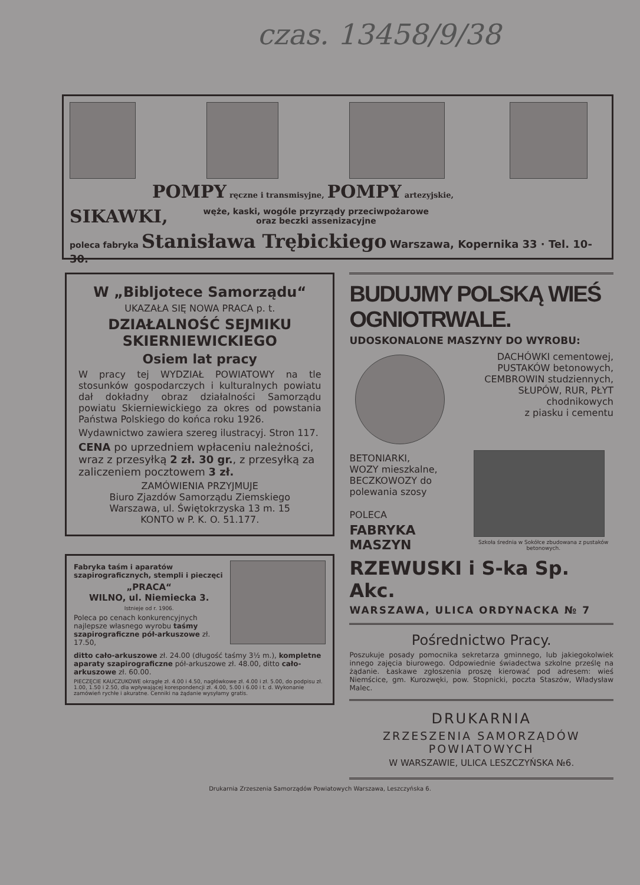czas. 13458/9/38
POMPY ręczne i transmisyjne, POMPY artezyjskie,
SIKAWKI,
węże, kaski, wogóle przyrządy przeciwpożarowe
oraz beczki assenizacyjne
poleca fabryka Stanisława Trębickiego Warszawa, Kopernika 33 · Tel. 10-30.
W „Bibljotece Samorządu“
UKAZAŁA SIĘ NOWA PRACA p. t.
DZIAŁALNOŚĆ SEJMIKU SKIERNIEWICKIEGO
Osiem lat pracy
W pracy tej WYDZIAŁ POWIATOWY na tle stosunków gospodarczych i kulturalnych powiatu dał dokładny obraz działalności Samorządu powiatu Skierniewickiego za okres od powstania Państwa Polskiego do końca roku 1926.
Wydawnictwo zawiera szereg ilustracyj. Stron 117.
CENA po uprzedniem wpłaceniu należności, wraz z przesyłką 2 zł. 30 gr., z przesyłką za zaliczeniem pocztowem 3 zł.
ZAMÓWIENIA PRZYJMUJE
Biuro Zjazdów Samorządu Ziemskiego
Warszawa, ul. Świętokrzyska 13 m. 15
KONTO w P. K. O. 51.177.
Fabryka taśm i aparatów szapirograficznych, stempli i pieczęci
„PRACA“
WILNO, ul. Niemiecka 3.
Istnieje od r. 1906.
Poleca po cenach konkurencyjnych najlepsze własnego wyrobu taśmy szapirograficzne pół-arkuszowe zł. 17.50,
ditto cało-arkuszowe zł. 24.00 (długość taśmy 3½ m.), kompletne aparaty szapirograficzne pół-arkuszowe zł. 48.00, ditto cało-arkuszowe zł. 60.00.
PIECZĘCIE KAUCZUKOWE okrągłe zł. 4.00 i 4.50, nagłówkowe zł. 4.00 i zł. 5.00, do podpisu zł. 1.00, 1.50 i 2.50, dla wpływającej korespondencji zł. 4.00, 5.00 i 6.00 i t. d. Wykonanie zamówień rychłe i akuratne. Cenniki na żądanie wysyłamy gratis.
BUDUJMY POLSKĄ WIEŚ OGNIOTRWALE.
UDOSKONALONE MASZYNY DO WYROBU:
DACHÓWKI cementowej,
PUSTAKÓW betonowych,
CEMBROWIN studziennych,
SŁUPÓW, RUR, PŁYT
chodnikowych
z piasku i cementu
BETONIARKI,
WOZY mieszkalne,
BECZKOWOZY do
polewania szosy
POLECA
FABRYKA MASZYN
Szkoła średnia w Sokółce zbudowana z pustaków betonowych.
RZEWUSKI i S-ka Sp. Akc.
WARSZAWA, ULICA ORDYNACKA № 7
Pośrednictwo Pracy.
Poszukuje posady pomocnika sekretarza gminnego, lub jakiegokolwiek innego zajęcia biurowego. Odpowiednie świadectwa szkolne prześlę na żądanie. Łaskawe zgłoszenia proszę kierować pod adresem: wieś Niemścice, gm. Kurozwęki, pow. Stopnicki, poczta Staszów, Władysław Malec.
DRUKARNIA
ZRZESZENIA SAMORZĄDÓW
POWIATOWYCH
W WARSZAWIE, ULICA LESZCZYŃSKA №6.
Drukarnia Zrzeszenia Samorządów Powiatowych Warszawa, Leszczyńska 6.